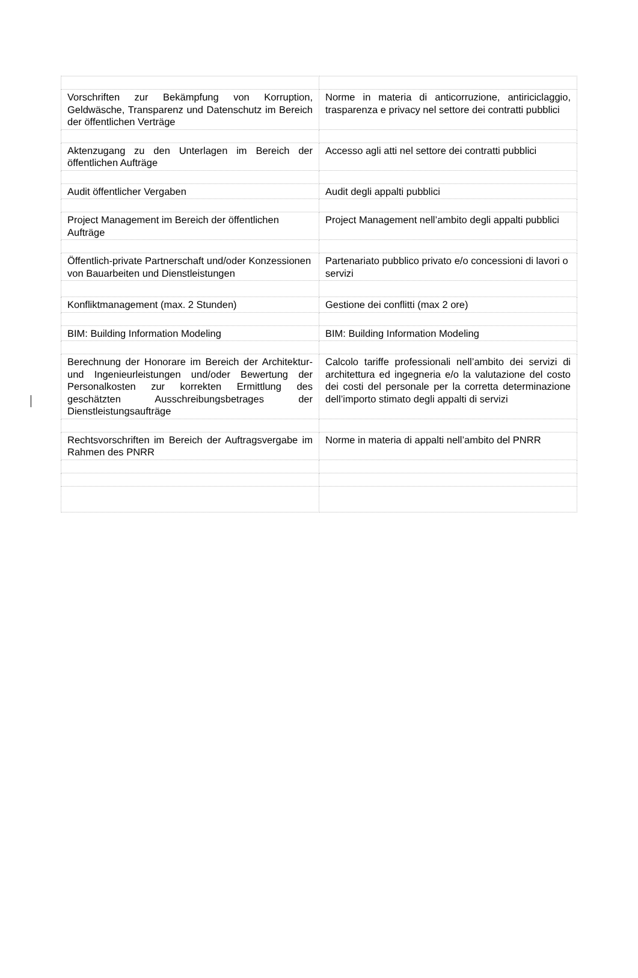| Vorschriften zur Bekämpfung von Korruption, Geldwäsche, Transparenz und Datenschutz im Bereich der öffentlichen Verträge | Norme in materia di anticorruzione, antiriciclaggio, trasparenza e privacy nel settore dei contratti pubblici |
| Aktenzugang zu den Unterlagen im Bereich der öffentlichen Aufträge | Accesso agli atti nel settore dei contratti pubblici |
| Audit öffentlicher Vergaben | Audit degli appalti pubblici |
| Project Management im Bereich der öffentlichen Aufträge | Project Management nell’ambito degli appalti pubblici |
| Öffentlich-private Partnerschaft und/oder Konzessionen von Bauarbeiten und Dienstleistungen | Partenariato pubblico privato e/o concessioni di lavori o servizi |
| Konfliktmanagement (max. 2 Stunden) | Gestione dei conflitti (max 2 ore) |
| BIM: Building Information Modeling | BIM: Building Information Modeling |
| Berechnung der Honorare im Bereich der Architektur- und Ingenieurleistungen und/oder Bewertung der Personalkosten zur korrekten Ermittlung des geschätzten Ausschreibungsbetrages der Dienstleistungsaufträge | Calcolo tariffe professionali nell’ambito dei servizi di architettura ed ingegneria e/o la valutazione del costo dei costi del personale per la corretta determinazione dell’importo stimato degli appalti di servizi |
| Rechtsvorschriften im Bereich der Auftragsvergabe im Rahmen des PNRR | Norme in materia di appalti nell’ambito del PNRR |